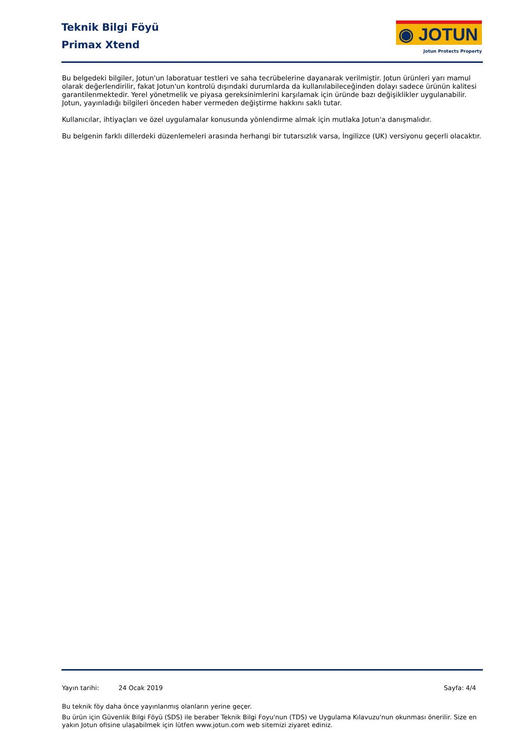Teknik Bilgi Föyü
Primax Xtend
◉ JOTUN
Jotun Protects Property
Bu belgedeki bilgiler, Jotun'un laboratuar testleri ve saha tecrübelerine dayanarak verilmiştir. Jotun ürünleri yarı mamul olarak değerlendirilir, fakat Jotun'un kontrolü dışındaki durumlarda da kullanılabileceğinden dolayı sadece ürünün kalitesi garantilenmektedir. Yerel yönetmelik ve piyasa gereksinimlerini karşılamak için üründe bazı değişiklikler uygulanabilir. Jotun, yayınladığı bilgileri önceden haber vermeden değiştirme hakkını saklı tutar.
Kullanıcılar, ihtiyaçları ve özel uygulamalar konusunda yönlendirme almak için mutlaka Jotun'a danışmalıdır.
Bu belgenin farklı dillerdeki düzenlemeleri arasında herhangi bir tutarsızlık varsa, İngilizce (UK) versiyonu geçerli olacaktır.
Yayın tarihi: 24 Ocak 2019 Sayfa: 4/4
Bu teknik föy daha önce yayınlanmış olanların yerine geçer.
Bu ürün için Güvenlik Bilgi Föyü (SDS) ile beraber Teknik Bilgi Foyu'nun (TDS) ve Uygulama Kılavuzu'nun okunması önerilir. Size en yakın Jotun ofisine ulaşabilmek için lütfen www.jotun.com web sitemizi ziyaret ediniz.